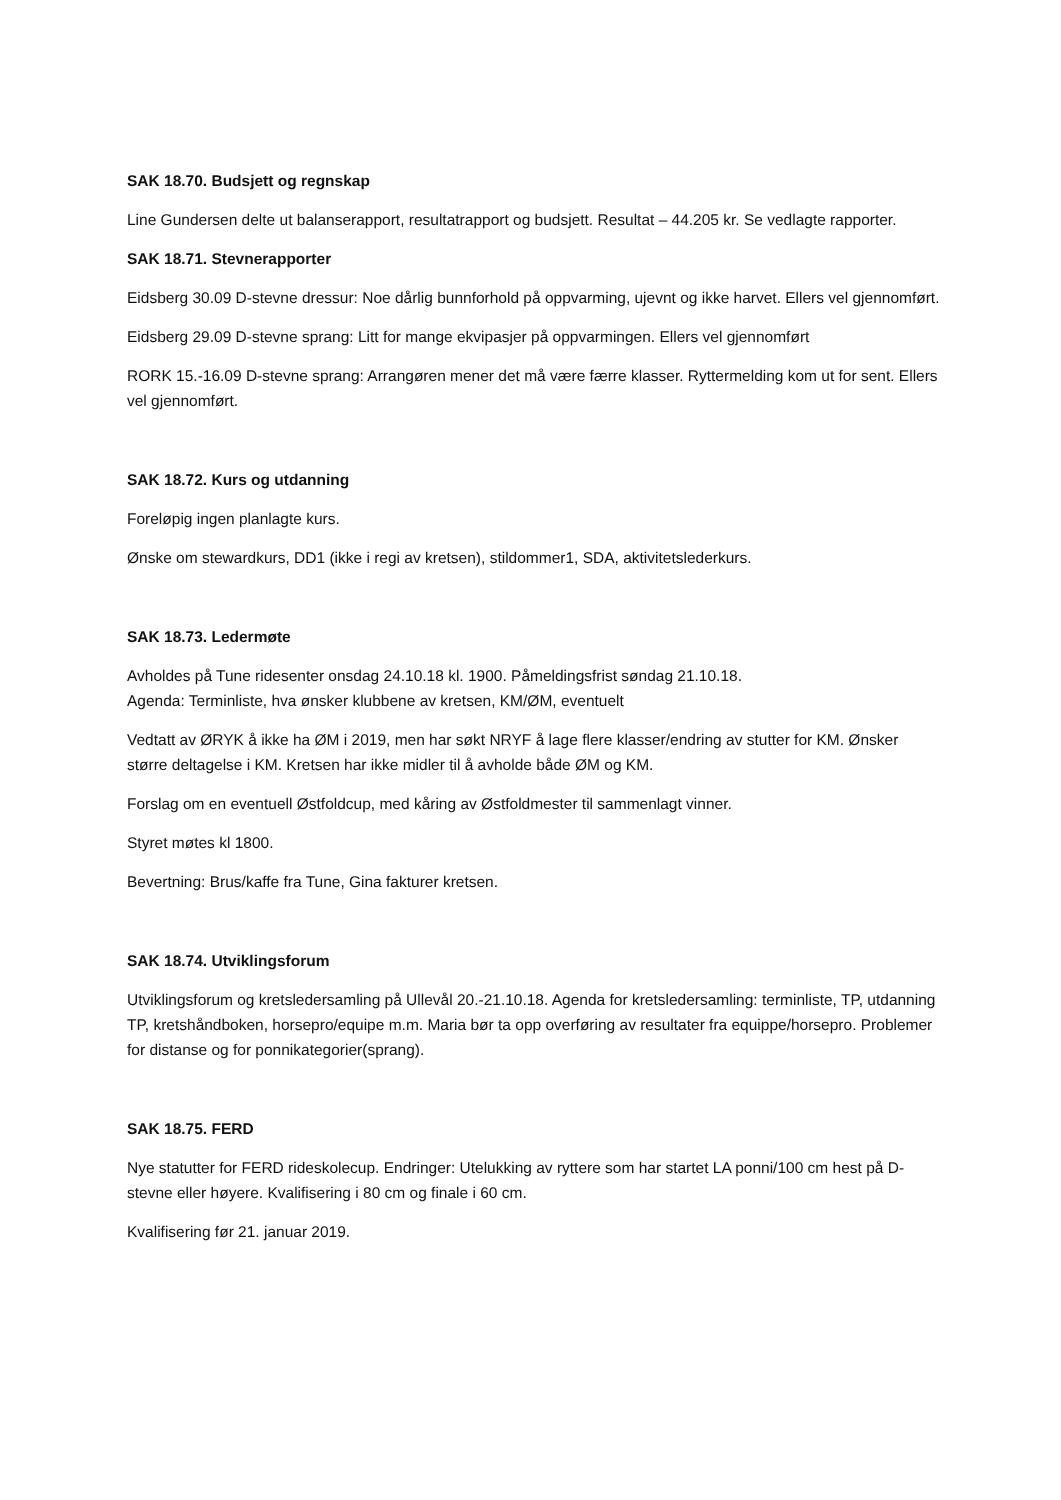SAK 18.70. Budsjett og regnskap
Line Gundersen delte ut balanserapport, resultatrapport og budsjett. Resultat – 44.205 kr. Se vedlagte rapporter.
SAK 18.71. Stevnerapporter
Eidsberg 30.09 D-stevne dressur: Noe dårlig bunnforhold på oppvarming, ujevnt og ikke harvet. Ellers vel gjennomført.
Eidsberg 29.09 D-stevne sprang: Litt for mange ekvipasjer på oppvarmingen. Ellers vel gjennomført
RORK 15.-16.09 D-stevne sprang: Arrangøren mener det må være færre klasser. Ryttermelding kom ut for sent. Ellers vel gjennomført.
SAK 18.72. Kurs og utdanning
Foreløpig ingen planlagte kurs.
Ønske om stewardkurs, DD1 (ikke i regi av kretsen), stildommer1, SDA, aktivitetslederkurs.
SAK 18.73. Ledermøte
Avholdes på Tune ridesenter onsdag 24.10.18 kl. 1900. Påmeldingsfrist søndag 21.10.18.
Agenda: Terminliste, hva ønsker klubbene av kretsen, KM/ØM, eventuelt
Vedtatt av ØRYK å ikke ha ØM i 2019, men har søkt NRYF å lage flere klasser/endring av stutter for KM. Ønsker større deltagelse i KM. Kretsen har ikke midler til å avholde både ØM og KM.
Forslag om en eventuell Østfoldcup, med kåring av Østfoldmester til sammenlagt vinner.
Styret møtes kl 1800.
Bevertning: Brus/kaffe fra Tune, Gina fakturer kretsen.
SAK 18.74. Utviklingsforum
Utviklingsforum og kretsledersamling på Ullevål 20.-21.10.18. Agenda for kretsledersamling: terminliste, TP, utdanning TP, kretshåndboken, horsepro/equipe m.m. Maria bør ta opp overføring av resultater fra equippe/horsepro. Problemer for distanse og for ponnikategorier(sprang).
SAK 18.75. FERD
Nye statutter for FERD rideskolecup. Endringer: Utelukking av ryttere som har startet LA ponni/100 cm hest på D-stevne eller høyere. Kvalifisering i 80 cm og finale i 60 cm.
Kvalifisering før 21. januar 2019.